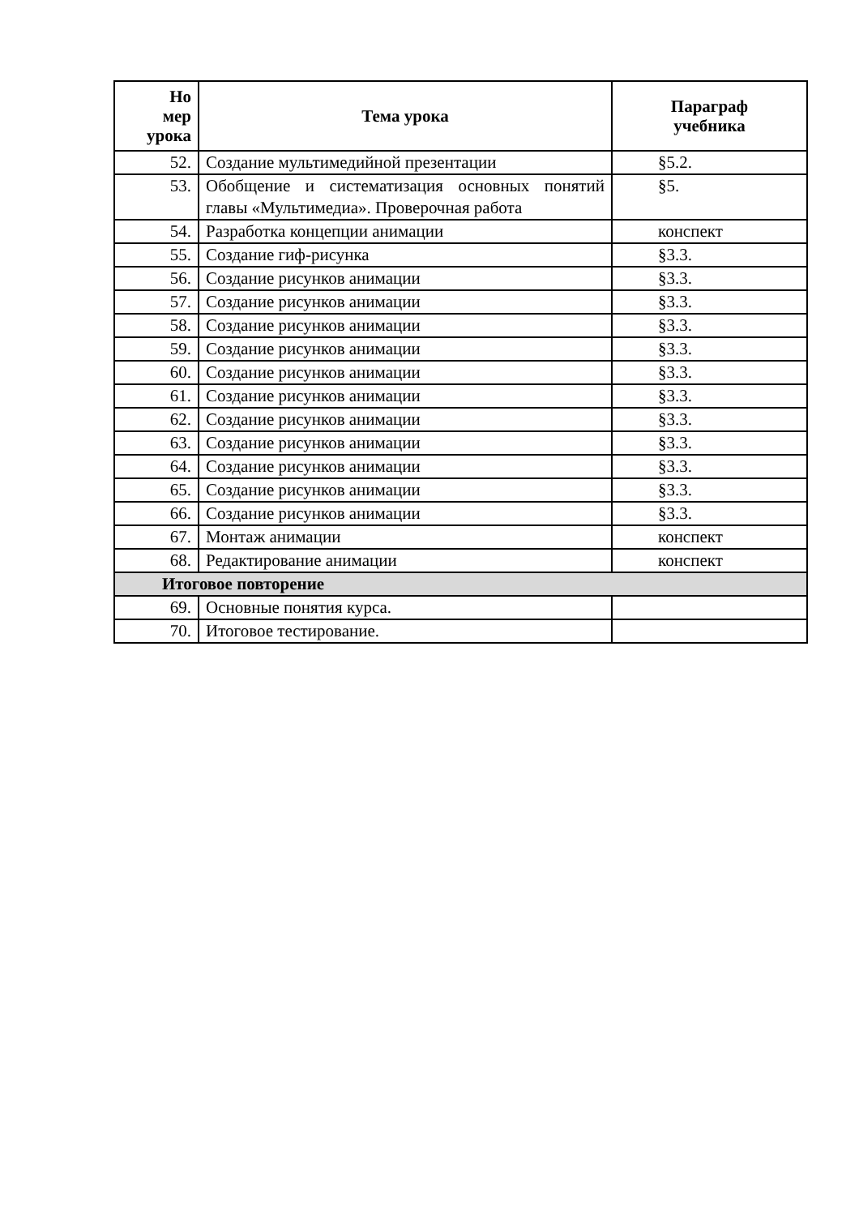| Но мер урока | Тема урока | Параграф учебника |
| --- | --- | --- |
| 52. | Создание мультимедийной презентации | §5.2. |
| 53. | Обобщение и систематизация основных понятий главы «Мультимедиа». Проверочная работа | §5. |
| 54. | Разработка концепции анимации | конспект |
| 55. | Создание гиф-рисунка | §3.3. |
| 56. | Создание рисунков анимации | §3.3. |
| 57. | Создание рисунков анимации | §3.3. |
| 58. | Создание рисунков анимации | §3.3. |
| 59. | Создание рисунков анимации | §3.3. |
| 60. | Создание рисунков анимации | §3.3. |
| 61. | Создание рисунков анимации | §3.3. |
| 62. | Создание рисунков анимации | §3.3. |
| 63. | Создание рисунков анимации | §3.3. |
| 64. | Создание рисунков анимации | §3.3. |
| 65. | Создание рисунков анимации | §3.3. |
| 66. | Создание рисунков анимации | §3.3. |
| 67. | Монтаж анимации | конспект |
| 68. | Редактирование анимации | конспект |
| Итоговое повторение | | |
| 69. | Основные понятия курса. | |
| 70. | Итоговое тестирование. | |